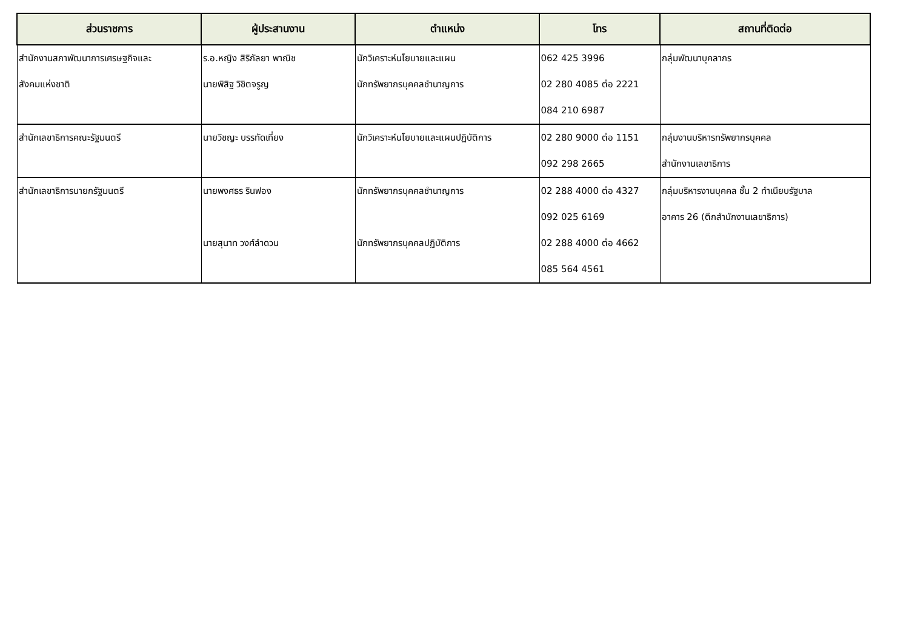| ส่วนราชการ | ผู้ประสานงาน | ตำแหน่ง | โทร | สถานที่ติดต่อ |
| --- | --- | --- | --- | --- |
| สำนักงานสภาพัฒนาการเศรษฐกิจและ สังคมแห่งชาติ | ร.อ.หญิง สิริกัลยา พาณิช นายพิสิฐ วิชิตจรูญ | นักวิเคราะห์นโยบายและแผน นักทรัพยากรบุคคลชำนาญการ | 062 425 3996 02 280 4085 ต่อ 2221 084 210 6987 | กลุ่มพัฒนาบุคลากร |
| สำนักเลขาธิการคณะรัฐมนตรี | นายวิชญะ บรรทัดเที่ยง | นักวิเคราะห์นโยบายและแผนปฏิบัติการ | 02 280 9000 ต่อ 1151 092 298 2665 | กลุ่มงานบริหารทรัพยากรบุคคล สำนักงานเลขาธิการ |
| สำนักเลขาธิการนายกรัฐมนตรี | นายพงศธร รินฟอง นายสุนาท วงศ์ลำดวน | นักทรัพยากรบุคคลชำนาญการ นักทรัพยากรบุคคลปฏิบัติการ | 02 288 4000 ต่อ 4327 092 025 6169 02 288 4000 ต่อ 4662 085 564 4561 | กลุ่มบริหารงานบุคคล ชั้น 2 ทำเนียบรัฐบาล อาคาร 26 (ตึกสำนักงานเลขาธิการ) |